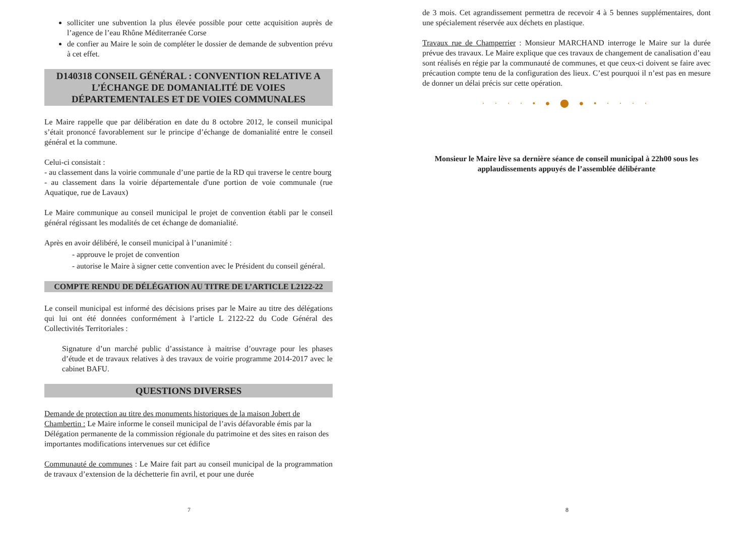solliciter une subvention la plus élevée possible pour cette acquisition auprès de l’agence de l’eau Rhône Méditerranée Corse
de confier au Maire le soin de compléter le dossier de demande de subvention prévu à cet effet.
D140318 CONSEIL GÉNÉRAL : CONVENTION RELATIVE A L’ÉCHANGE DE DOMANIALITÉ DE VOIES DÉPARTEMENTALES ET DE VOIES COMMUNALES
Le Maire rappelle que par délibération en date du 8 octobre 2012, le conseil municipal s’était prononcé favorablement sur le principe d’échange de domanialité entre le conseil général et la commune.
Celui-ci consistait :
- au classement dans la voirie communale d’une partie de la RD qui traverse le centre bourg
- au classement dans la voirie départementale d'une portion de voie communale (rue Aquatique, rue de Lavaux)
Le Maire communique au conseil municipal le projet de convention établi par le conseil général régissant les modalités de cet échange de domanialité.
Après en avoir délibéré, le conseil municipal à l’unanimité :
- approuve le projet de convention
- autorise le Maire à signer cette convention avec le Président du conseil général.
COMPTE RENDU DE DÉLÉGATION AU TITRE DE L’ARTICLE L2122-22
Le conseil municipal est informé des décisions prises par le Maire au titre des délégations qui lui ont été données conformément à l’article L 2122-22 du Code Général des Collectivités Territoriales :
Signature d’un marché public d’assistance à maitrise d’ouvrage pour les phases d’étude et de travaux relatives à des travaux de voirie programme 2014-2017 avec le cabinet BAFU.
QUESTIONS DIVERSES
Demande de protection au titre des monuments historiques de la maison Jobert de Chambertin : Le Maire informe le conseil municipal de l’avis défavorable émis par la Délégation permanente de la commission régionale du patrimoine et des sites en raison des importantes modifications intervenues sur cet édifice
Communauté de communes : Le Maire fait part au conseil municipal de la programmation de travaux d’extension de la déchetterie fin avril, et pour une durée
7
de 3 mois. Cet agrandissement permettra de recevoir 4 à 5 bennes supplémentaires, dont une spécialement réservée aux déchets en plastique.
Travaux rue de Champerrier : Monsieur MARCHAND interroge le Maire sur la durée prévue des travaux. Le Maire explique que ces travaux de changement de canalisation d’eau sont réalisés en régie par la communauté de communes, et que ceux-ci doivent se faire avec précaution compte tenu de la configuration des lieux. C’est pourquoi il n’est pas en mesure de donner un délai précis sur cette opération.
· · · · • ● ⬤ ● • · · · ·
Monsieur le Maire lève sa dernière séance de conseil municipal à 22h00 sous les applaudissements appuyés de l’assemblée délibérante
8